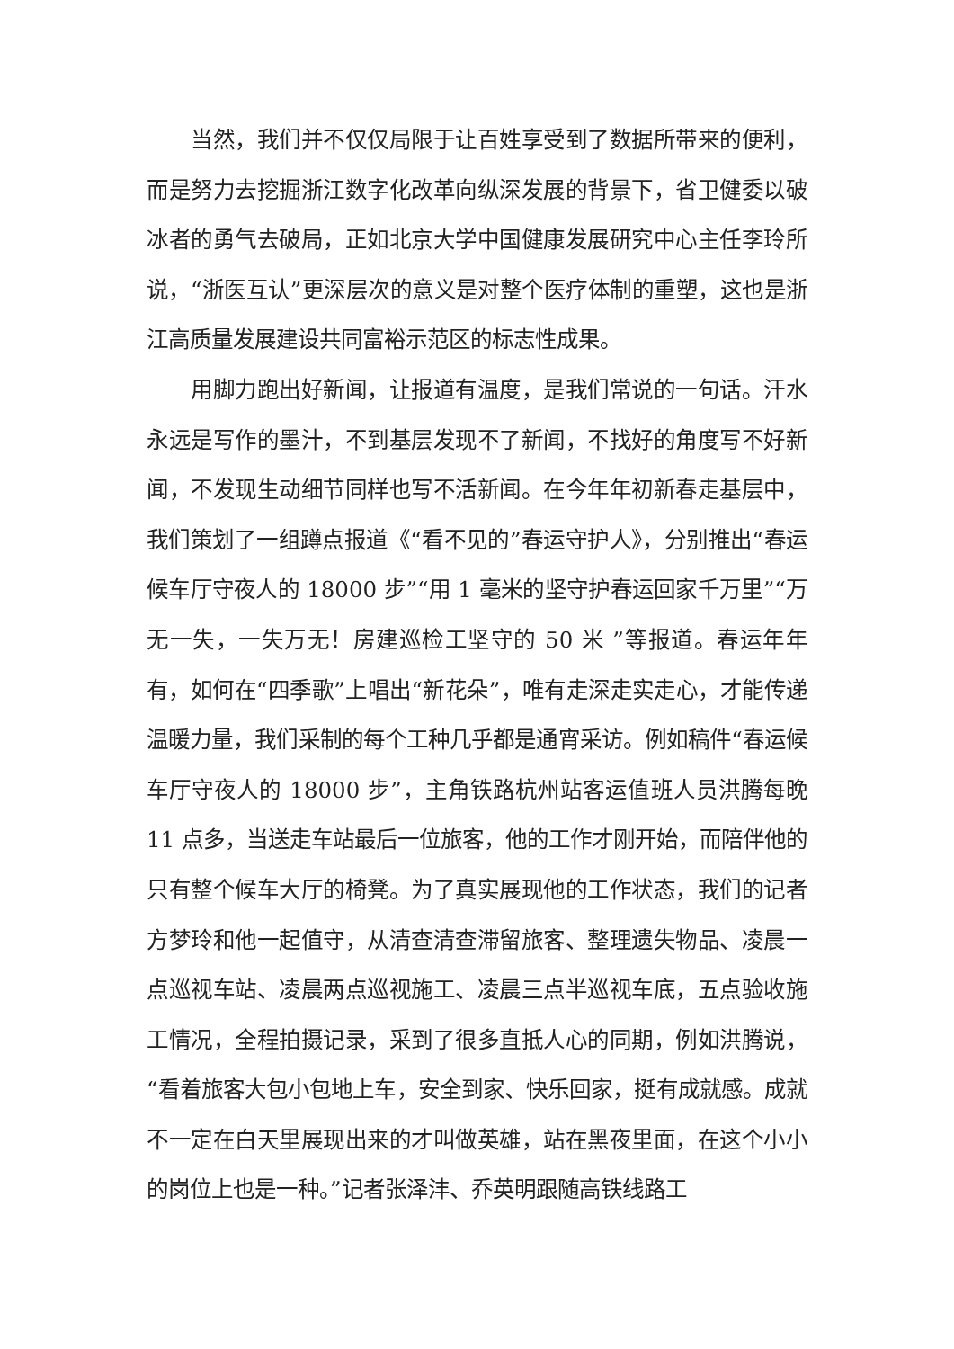当然，我们并不仅仅局限于让百姓享受到了数据所带来的便利，而是努力去挖掘浙江数字化改革向纵深发展的背景下，省卫健委以破冰者的勇气去破局，正如北京大学中国健康发展研究中心主任李玲所说，“浙医互认”更深层次的意义是对整个医疗体制的重塑，这也是浙江高质量发展建设共同富裕示范区的标志性成果。
用脚力跑出好新闻，让报道有温度，是我们常说的一句话。汗水永远是写作的墨汁，不到基层发现不了新闻，不找好的角度写不好新闻，不发现生动细节同样也写不活新闻。在今年年初新春走基层中，我们策划了一组蹲点报道《“看不见的”春运守护人》，分别推出“春运候车厅守夜人的 18000 步”“用 1 毫米的坚守护春运回家千万里”“万无一失，一失万无！房建巡检工坚守的 50 米 ”等报道。春运年年有，如何在“四季歌”上唱出“新花朵”，唯有走深走实走心，才能传递温暖力量，我们采制的每个工种几乎都是通宵采访。例如稿件“春运候车厅守夜人的 18000 步”，主角铁路杭州站客运值班人员洪腾每晚 11 点多，当送走车站最后一位旅客，他的工作才刚开始，而陪伴他的只有整个候车大厅的椅凳。为了真实展现他的工作状态，我们的记者方梦玲和他一起值守，从清查清查滞留旅客、整理遗失物品、凌晨一点巡视车站、凌晨两点巡视施工、凌晨三点半巡视车底，五点验收施工情况，全程拍摄记录，采到了很多直抵人心的同期，例如洪腾说，“看着旅客大包小包地上车，安全到家、快乐回家，挺有成就感。成就不一定在白天里展现出来的才叫做英雄，站在黑夜里面，在这个小小的岗位上也是一种。”记者张泽沣、乔英明跟随高铁线路工